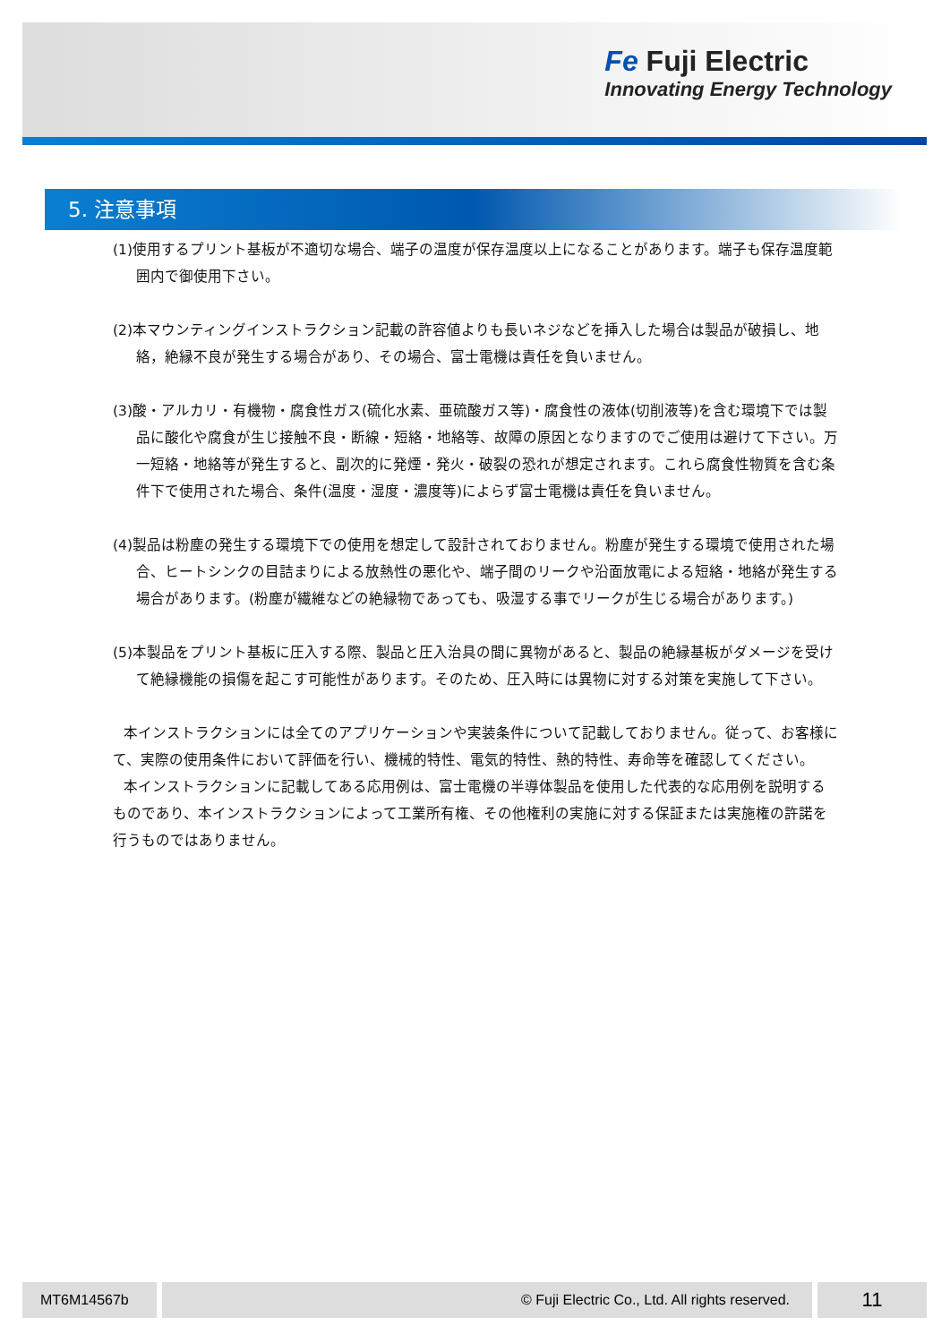Fe Fuji Electric
Innovating Energy Technology
5. 注意事項
(1)使用するプリント基板が不適切な場合、端子の温度が保存温度以上になることがあります。端子も保存温度範囲内で御使用下さい。
(2)本マウンティングインストラクション記載の許容値よりも長いネジなどを挿入した場合は製品が破損し、地絡，絶縁不良が発生する場合があり、その場合、富士電機は責任を負いません。
(3)酸・アルカリ・有機物・腐食性ガス(硫化水素、亜硫酸ガス等)・腐食性の液体(切削液等)を含む環境下では製品に酸化や腐食が生じ接触不良・断線・短絡・地絡等、故障の原因となりますのでご使用は避けて下さい。万一短絡・地絡等が発生すると、副次的に発煙・発火・破裂の恐れが想定されます。これら腐食性物質を含む条件下で使用された場合、条件(温度・湿度・濃度等)によらず富士電機は責任を負いません。
(4)製品は粉塵の発生する環境下での使用を想定して設計されておりません。粉塵が発生する環境で使用された場合、ヒートシンクの目詰まりによる放熱性の悪化や、端子間のリークや沿面放電による短絡・地絡が発生する場合があります。(粉塵が繊維などの絶縁物であっても、吸湿する事でリークが生じる場合があります。)
(5)本製品をプリント基板に圧入する際、製品と圧入治具の間に異物があると、製品の絶縁基板がダメージを受けて絶縁機能の損傷を起こす可能性があります。そのため、圧入時には異物に対する対策を実施して下さい。
本インストラクションには全てのアプリケーションや実装条件について記載しておりません。従って、お客様にて、実際の使用条件において評価を行い、機械的特性、電気的特性、熱的特性、寿命等を確認してください。
本インストラクションに記載してある応用例は、富士電機の半導体製品を使用した代表的な応用例を説明するものであり、本インストラクションによって工業所有権、その他権利の実施に対する保証または実施権の許諾を行うものではありません。
MT6M14567b © Fuji Electric Co., Ltd. All rights reserved. 11